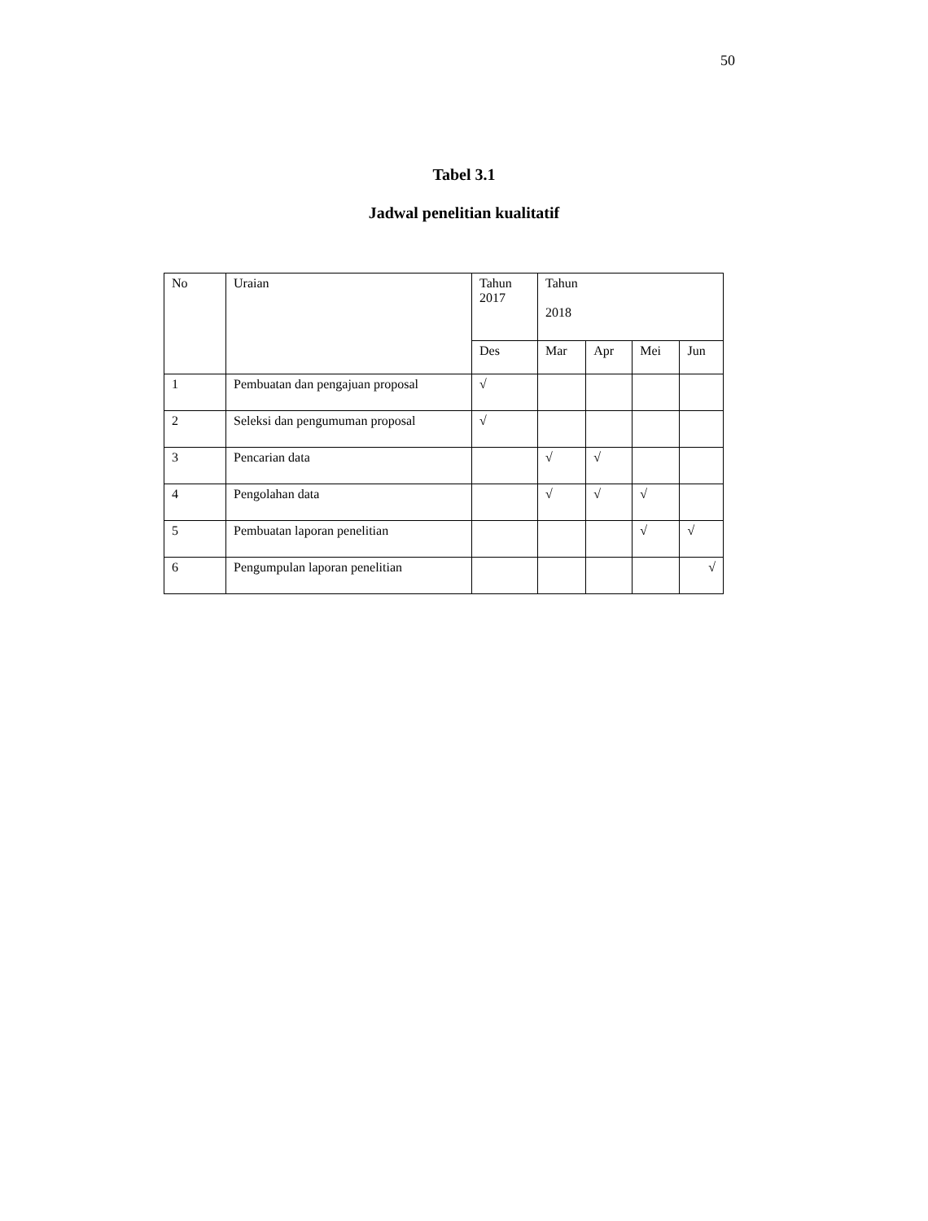50
Tabel 3.1
Jadwal penelitian kualitatif
| No | Uraian | Tahun 2017 | Tahun 2018 | | | |
| --- | --- | --- | --- | --- | --- | --- |
| | | Des | Mar | Apr | Mei | Jun |
| 1 | Pembuatan dan pengajuan proposal | √ | | | | |
| 2 | Seleksi dan pengumuman proposal | √ | | | | |
| 3 | Pencarian data | | √ | √ | | |
| 4 | Pengolahan data | | √ | √ | √ | |
| 5 | Pembuatan laporan penelitian | | | | √ | √ |
| 6 | Pengumpulan laporan penelitian | | | | | √ |